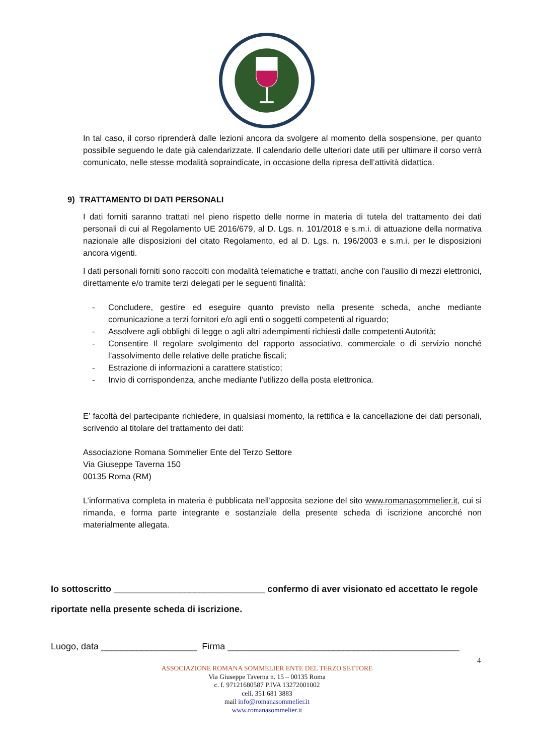In tal caso, il corso riprenderà dalle lezioni ancora da svolgere al momento della sospensione, per quanto possibile seguendo le date già calendarizzate. Il calendario delle ulteriori date utili per ultimare il corso verrà comunicato, nelle stesse modalità sopraindicate, in occasione della ripresa dell’attività didattica.
9) TRATTAMENTO DI DATI PERSONALI
I dati forniti saranno trattati nel pieno rispetto delle norme in materia di tutela del trattamento dei dati personali di cui al Regolamento UE 2016/679, al D. Lgs. n. 101/2018 e s.m.i. di attuazione della normativa nazionale alle disposizioni del citato Regolamento, ed al D. Lgs. n. 196/2003 e s.m.i. per le disposizioni ancora vigenti.
I dati personali forniti sono raccolti con modalità telematiche e trattati, anche con l'ausilio di mezzi elettronici, direttamente e/o tramite terzi delegati per le seguenti finalità:
- Concludere, gestire ed eseguire quanto previsto nella presente scheda, anche mediante comunicazione a terzi fornitori e/o agli enti o soggetti competenti al riguardo;
- Assolvere agli obblighi di legge o agli altri adempimenti richiesti dalle competenti Autorità;
- Consentire Il regolare svolgimento del rapporto associativo, commerciale o di servizio nonché l’assolvimento delle relative delle pratiche fiscali;
- Estrazione di informazioni a carattere statistico;
- Invio di corrispondenza, anche mediante l'utilizzo della posta elettronica.
E’ facoltà del partecipante richiedere, in qualsiasi momento, la rettifica e la cancellazione dei dati personali, scrivendo al titolare del trattamento dei dati:
Associazione Romana Sommelier Ente del Terzo Settore
Via Giuseppe Taverna 150
00135 Roma (RM)
L’informativa completa in materia è pubblicata nell’apposita sezione del sito www.romanasommelier.it, cui si rimanda, e forma parte integrante e sostanziale della presente scheda di iscrizione ancorché non materialmente allegata.
Io sottoscritto ______________________________ confermo di aver visionato ed accettato le regole riportate nella presente scheda di iscrizione.
Luogo, data ___________________ Firma ______________________________________________
4
ASSOCIAZIONE ROMANA SOMMELIER ENTE DEL TERZO SETTORE
Via Giuseppe Taverna n. 15 – 00135 Roma
c. f. 97121680587 P.IVA 13272001002
cell. 351 681 3883
mail info@romanasommelier.it
www.romanasommelier.it